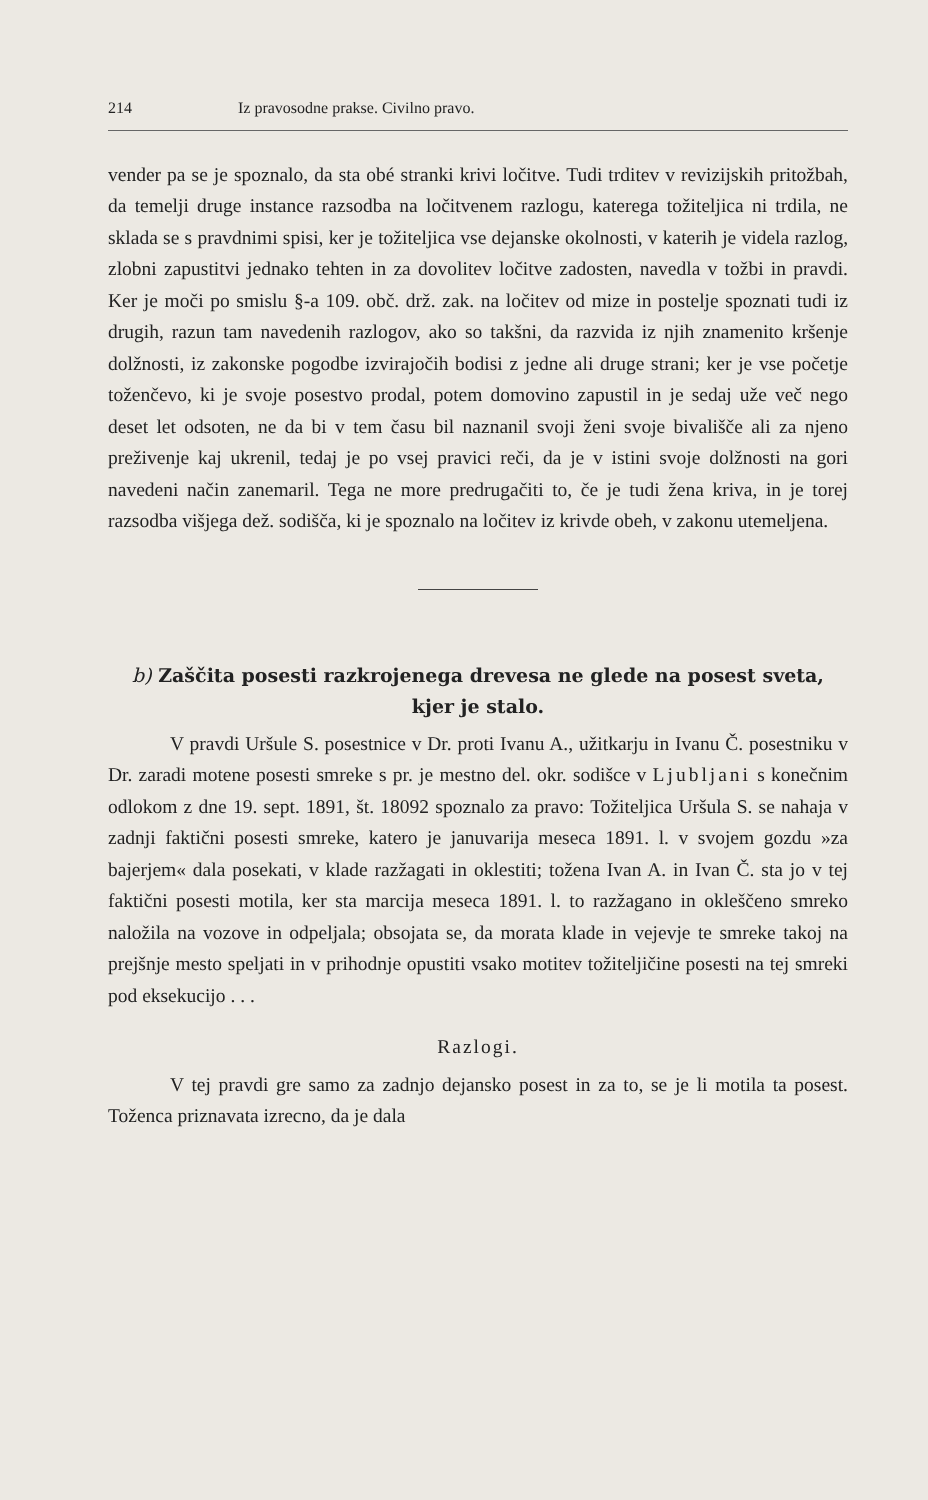214 Iz pravosodne prakse. Civilno pravo.
vender pa se je spoznalo, da sta obé stranki krivi ločitve. Tudi trditev v revizijskih pritožbah, da temelji druge instance razsodba na ločitvenem razlogu, katerega tožiteljica ni trdila, ne sklada se s pravdnimi spisi, ker je tožiteljica vse dejanske okolnosti, v katerih je videla razlog, zlobni zapustitvi jednako tehten in za dovolitev ločitve zadosten, navedla v tožbi in pravdi. Ker je moči po smislu §-a 109. obč. drž. zak. na ločitev od mize in postelje spoznati tudi iz drugih, razun tam navedenih razlogov, ako so takšni, da razvida iz njih znamenito kršenje dolžnosti, iz zakonske pogodbe izvirajočih bodisi z jedne ali druge strani; ker je vse početje toženčevo, ki je svoje posestvo prodal, potem domovino zapustil in je sedaj uže več nego deset let odsoten, ne da bi v tem času bil naznanil svoji ženi svoje bivališče ali za njeno preživenje kaj ukrenil, tedaj je po vsej pravici reči, da je v istini svoje dolžnosti na gori navedeni način zanemaril. Tega ne more predrugačiti to, če je tudi žena kriva, in je torej razsodba višjega dež. sodišča, ki je spoznalo na ločitev iz krivde obeh, v zakonu utemeljena.
b) Zaščita posesti razkrojenega drevesa ne glede na posest sveta, kjer je stalo.
V pravdi Uršule S. posestnice v Dr. proti Ivanu A., užitkarju in Ivanu Č. posestniku v Dr. zaradi motene posesti smreke s pr. je mestno del. okr. sodišce v Ljubljani s konečnim odlokom z dne 19. sept. 1891, št. 18092 spoznalo za pravo: Tožiteljica Uršula S. se nahaja v zadnji faktični posesti smreke, katero je januvarija meseca 1891. l. v svojem gozdu »za bajerjem« dala posekati, v klade razžagati in oklestiti; tožena Ivan A. in Ivan Č. sta jo v tej faktični posesti motila, ker sta marcija meseca 1891. l. to razžagano in okleščeno smreko naložila na vozove in odpeljala; obsojata se, da morata klade in vejevje te smreke takoj na prejšnje mesto speljati in v prihodnje opustiti vsako motitev tožiteljičine posesti na tej smreki pod eksekucijo . . .
Razlogi.
V tej pravdi gre samo za zadnjo dejansko posest in za to, se je li motila ta posest. Toženca priznavata izrecno, da je dala